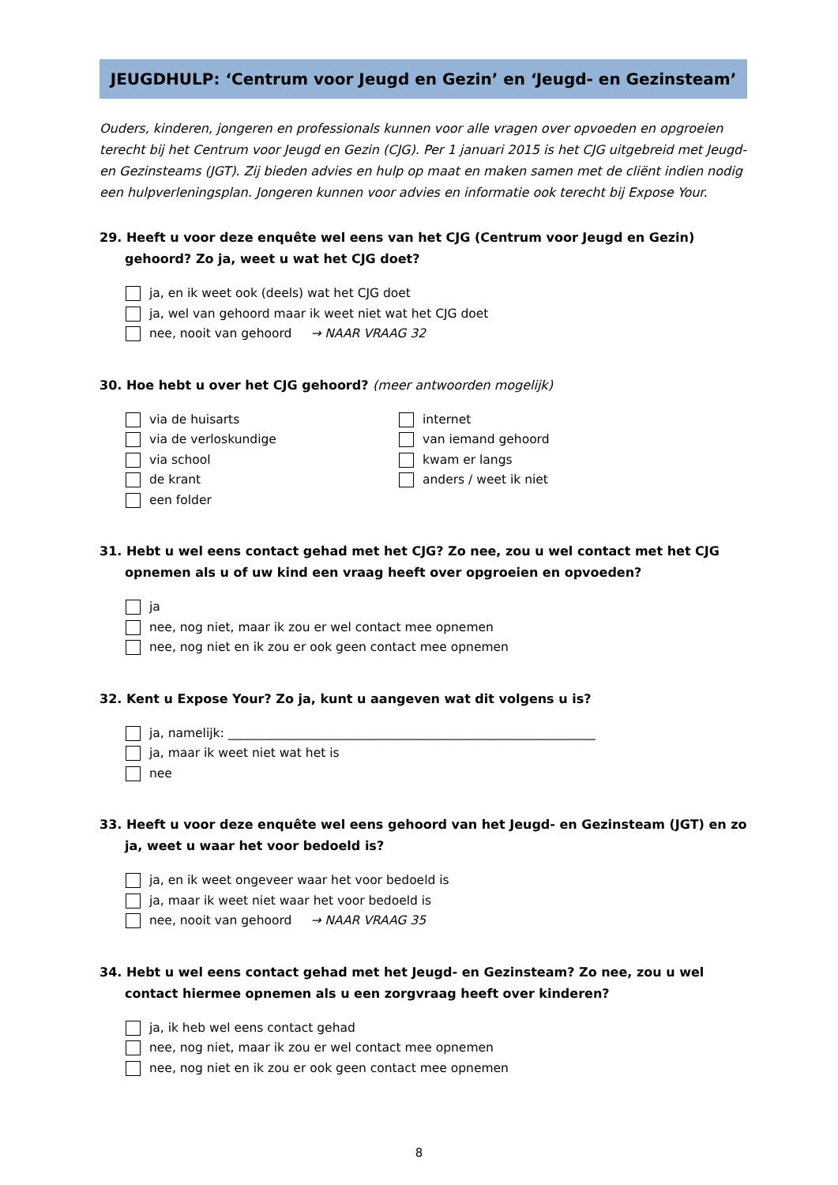JEUGDHULP: ‘Centrum voor Jeugd en Gezin’ en ‘Jeugd- en Gezinsteam’
Ouders, kinderen, jongeren en professionals kunnen voor alle vragen over opvoeden en opgroeien terecht bij het Centrum voor Jeugd en Gezin (CJG). Per 1 januari 2015 is het CJG uitgebreid met Jeugd- en Gezinsteams (JGT). Zij bieden advies en hulp op maat en maken samen met de cliënt indien nodig een hulpverleningsplan. Jongeren kunnen voor advies en informatie ook terecht bij Expose Your.
29. Heeft u voor deze enquête wel eens van het CJG (Centrum voor Jeugd en Gezin) gehoord? Zo ja, weet u wat het CJG doet?
ja, en ik weet ook (deels) wat het CJG doet
ja, wel van gehoord maar ik weet niet wat het CJG doet
nee, nooit van gehoord → NAAR VRAAG 32
30. Hoe hebt u over het CJG gehoord? (meer antwoorden mogelijk)
via de huisarts
via de verloskundige
via school
de krant
een folder
internet
van iemand gehoord
kwam er langs
anders / weet ik niet
31. Hebt u wel eens contact gehad met het CJG? Zo nee, zou u wel contact met het CJG opnemen als u of uw kind een vraag heeft over opgroeien en opvoeden?
ja
nee, nog niet, maar ik zou er wel contact mee opnemen
nee, nog niet en ik zou er ook geen contact mee opnemen
32. Kent u Expose Your? Zo ja, kunt u aangeven wat dit volgens u is?
ja, namelijk: ____________________________________________________________
ja, maar ik weet niet wat het is
nee
33. Heeft u voor deze enquête wel eens gehoord van het Jeugd- en Gezinsteam (JGT) en zo ja, weet u waar het voor bedoeld is?
ja, en ik weet ongeveer waar het voor bedoeld is
ja, maar ik weet niet waar het voor bedoeld is
nee, nooit van gehoord → NAAR VRAAG 35
34. Hebt u wel eens contact gehad met het Jeugd- en Gezinsteam? Zo nee, zou u wel contact hiermee opnemen als u een zorgvraag heeft over kinderen?
ja, ik heb wel eens contact gehad
nee, nog niet, maar ik zou er wel contact mee opnemen
nee, nog niet en ik zou er ook geen contact mee opnemen
8